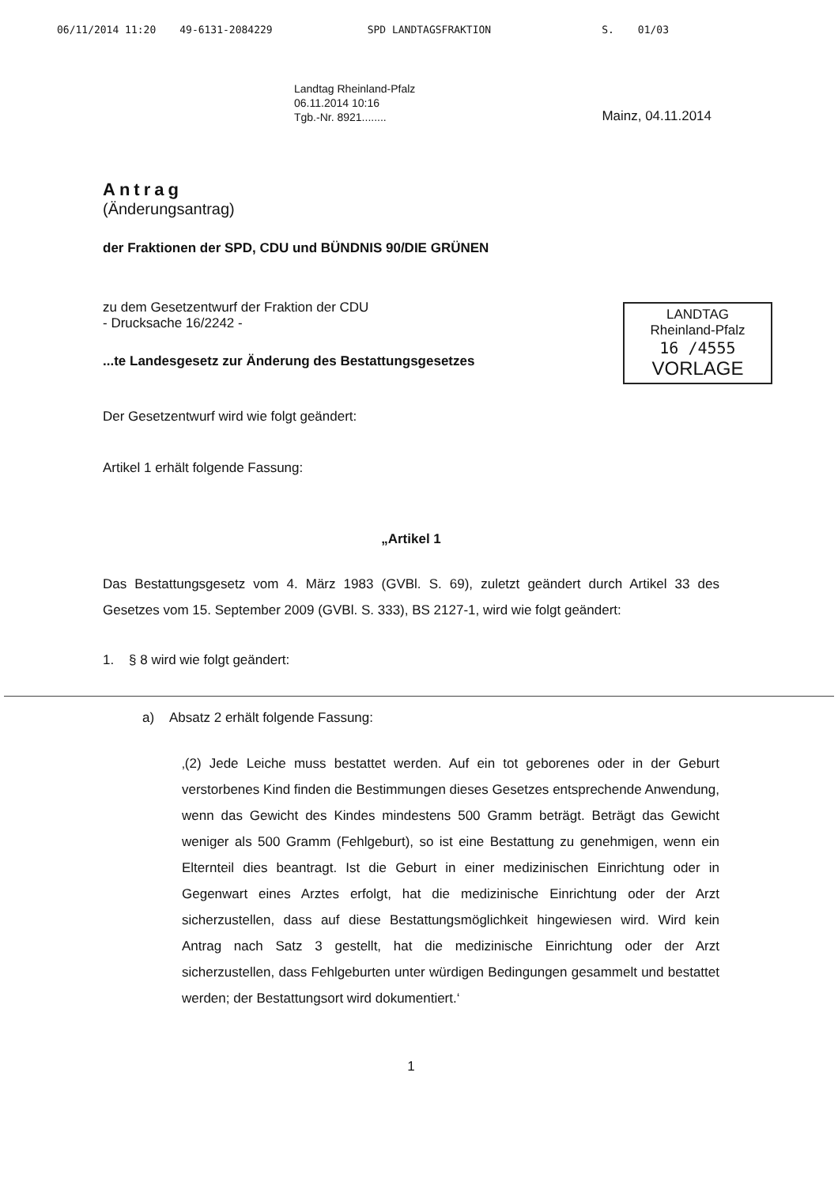06/11/2014 11:20 49-6131-2084229 SPD LANDTAGSFRAKTION S. 01/03
Landtag Rheinland-Pfalz
06.11.2014 10:16
Tgb.-Nr. 8921........
Mainz, 04.11.2014
Antrag
(Änderungsantrag)
der Fraktionen der SPD, CDU und BÜNDNIS 90/DIE GRÜNEN
zu dem Gesetzentwurf der Fraktion der CDU
- Drucksache 16/2242 -
...te Landesgesetz zur Änderung des Bestattungsgesetzes
Der Gesetzentwurf wird wie folgt geändert:
Artikel 1 erhält folgende Fassung:
„Artikel 1
Das Bestattungsgesetz vom 4. März 1983 (GVBl. S. 69), zuletzt geändert durch Artikel 33 des Gesetzes vom 15. September 2009 (GVBl. S. 333), BS 2127-1, wird wie folgt geändert:
1. § 8 wird wie folgt geändert:
a) Absatz 2 erhält folgende Fassung:
‚(2) Jede Leiche muss bestattet werden. Auf ein tot geborenes oder in der Geburt verstorbenes Kind finden die Bestimmungen dieses Gesetzes entsprechende Anwendung, wenn das Gewicht des Kindes mindestens 500 Gramm beträgt. Beträgt das Gewicht weniger als 500 Gramm (Fehlgeburt), so ist eine Bestattung zu genehmigen, wenn ein Elternteil dies beantragt. Ist die Geburt in einer medizinischen Einrichtung oder in Gegenwart eines Arztes erfolgt, hat die medizinische Einrichtung oder der Arzt sicherzustellen, dass auf diese Bestattungsmöglichkeit hingewiesen wird. Wird kein Antrag nach Satz 3 gestellt, hat die medizinische Einrichtung oder der Arzt sicherzustellen, dass Fehlgeburten unter würdigen Bedingungen gesammelt und bestattet werden; der Bestattungsort wird dokumentiert.‘
1
LANDTAG
Rheinland-Pfalz
16 /4555
VORLAGE